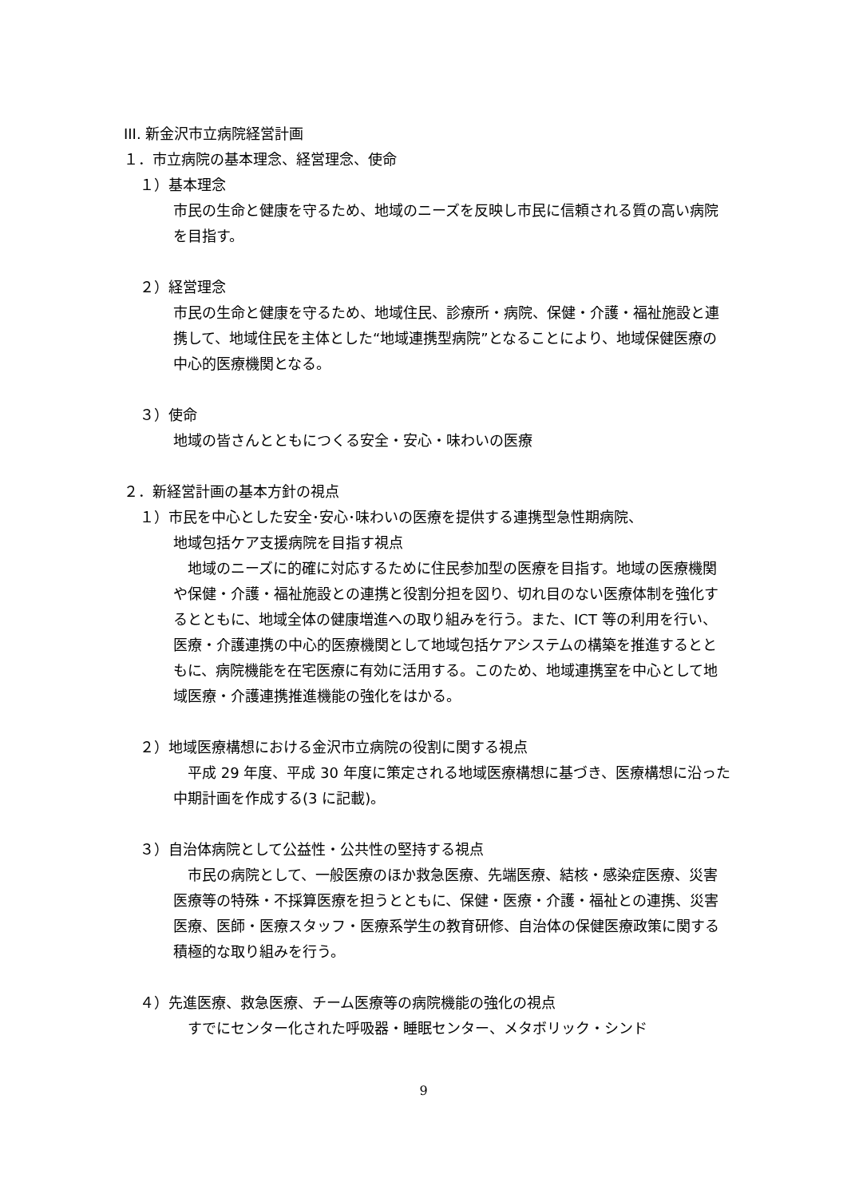III. 新金沢市立病院経営計画
１．市立病院の基本理念、経営理念、使命
１）基本理念
市民の生命と健康を守るため、地域のニーズを反映し市民に信頼される質の高い病院を目指す。
２）経営理念
市民の生命と健康を守るため、地域住民、診療所・病院、保健・介護・福祉施設と連携して、地域住民を主体とした“地域連携型病院”となることにより、地域保健医療の中心的医療機関となる。
３）使命
地域の皆さんとともにつくる安全・安心・味わいの医療
２．新経営計画の基本方針の視点
１）市民を中心とした安全･安心･味わいの医療を提供する連携型急性期病院、
地域包括ケア支援病院を目指す視点
　地域のニーズに的確に対応するために住民参加型の医療を目指す。地域の医療機関や保健・介護・福祉施設との連携と役割分担を図り、切れ目のない医療体制を強化するとともに、地域全体の健康増進への取り組みを行う。また、ICT 等の利用を行い、医療・介護連携の中心的医療機関として地域包括ケアシステムの構築を推進するとともに、病院機能を在宅医療に有効に活用する。このため、地域連携室を中心として地域医療・介護連携推進機能の強化をはかる。
２）地域医療構想における金沢市立病院の役割に関する視点
　平成 29 年度、平成 30 年度に策定される地域医療構想に基づき、医療構想に沿った中期計画を作成する(3 に記載)。
３）自治体病院として公益性・公共性の堅持する視点
　市民の病院として、一般医療のほか救急医療、先端医療、結核・感染症医療、災害医療等の特殊・不採算医療を担うとともに、保健・医療・介護・福祉との連携、災害医療、医師・医療スタッフ・医療系学生の教育研修、自治体の保健医療政策に関する積極的な取り組みを行う。
４）先進医療、救急医療、チーム医療等の病院機能の強化の視点
　すでにセンター化された呼吸器・睡眠センター、メタボリック・シンド
9